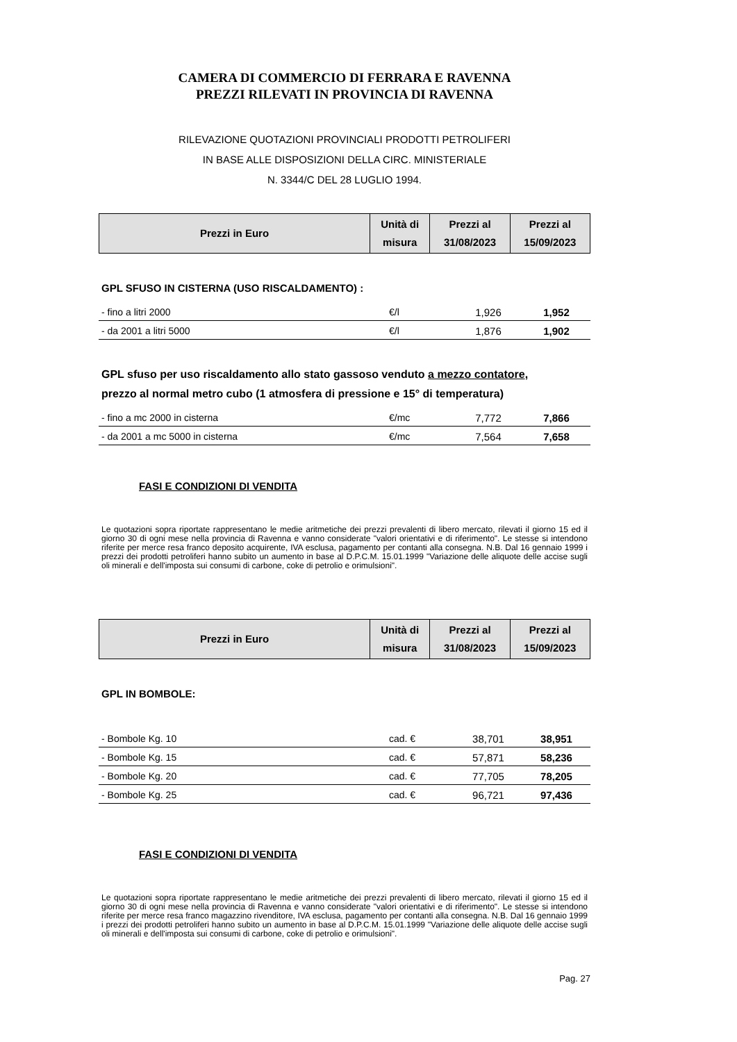CAMERA DI COMMERCIO DI FERRARA E RAVENNA
PREZZI RILEVATI IN PROVINCIA DI RAVENNA
RILEVAZIONE QUOTAZIONI PROVINCIALI PRODOTTI PETROLIFERI
IN BASE ALLE DISPOSIZIONI DELLA CIRC. MINISTERIALE
N. 3344/C DEL 28 LUGLIO 1994.
| Prezzi in Euro | Unità di misura | Prezzi al 31/08/2023 | Prezzi al 15/09/2023 |
GPL SFUSO IN CISTERNA (USO RISCALDAMENTO) :
| - fino a litri 2000 | €/l | 1,926 | 1,952 |
| - da 2001 a litri 5000 | €/l | 1,876 | 1,902 |
GPL sfuso per uso riscaldamento allo stato gassoso venduto a mezzo contatore,
prezzo al normal metro cubo (1 atmosfera di pressione e 15° di temperatura)
| - fino a mc 2000 in cisterna | €/mc | 7,772 | 7,866 |
| - da 2001 a mc 5000 in cisterna | €/mc | 7,564 | 7,658 |
FASI E CONDIZIONI DI VENDITA
Le quotazioni sopra riportate rappresentano le medie aritmetiche dei prezzi prevalenti di libero mercato, rilevati il giorno 15 ed il giorno 30 di ogni mese nella provincia di Ravenna e vanno considerate "valori orientativi e di riferimento". Le stesse si intendono riferite per merce resa franco deposito acquirente, IVA esclusa, pagamento per contanti alla consegna. N.B. Dal 16 gennaio 1999 i prezzi dei prodotti petroliferi hanno subito un aumento in base al D.P.C.M. 15.01.1999 "Variazione delle aliquote delle accise sugli oli minerali e dell'imposta sui consumi di carbone, coke di petrolio e orimulsioni".
| Prezzi in Euro | Unità di misura | Prezzi al 31/08/2023 | Prezzi al 15/09/2023 |
GPL IN BOMBOLE:
| - Bombole Kg. 10 | cad. € | 38,701 | 38,951 |
| - Bombole Kg. 15 | cad. € | 57,871 | 58,236 |
| - Bombole Kg. 20 | cad. € | 77,705 | 78,205 |
| - Bombole Kg. 25 | cad. € | 96,721 | 97,436 |
FASI E CONDIZIONI DI VENDITA
Le quotazioni sopra riportate rappresentano le medie aritmetiche dei prezzi prevalenti di libero mercato, rilevati il giorno 15 ed il giorno 30 di ogni mese nella provincia di Ravenna e vanno considerate "valori orientativi e di riferimento". Le stesse si intendono riferite per merce resa franco magazzino rivenditore, IVA esclusa, pagamento per contanti alla consegna. N.B. Dal 16 gennaio 1999 i prezzi dei prodotti petroliferi hanno subito un aumento in base al D.P.C.M. 15.01.1999 "Variazione delle aliquote delle accise sugli oli minerali e dell'imposta sui consumi di carbone, coke di petrolio e orimulsioni".
Pag. 27